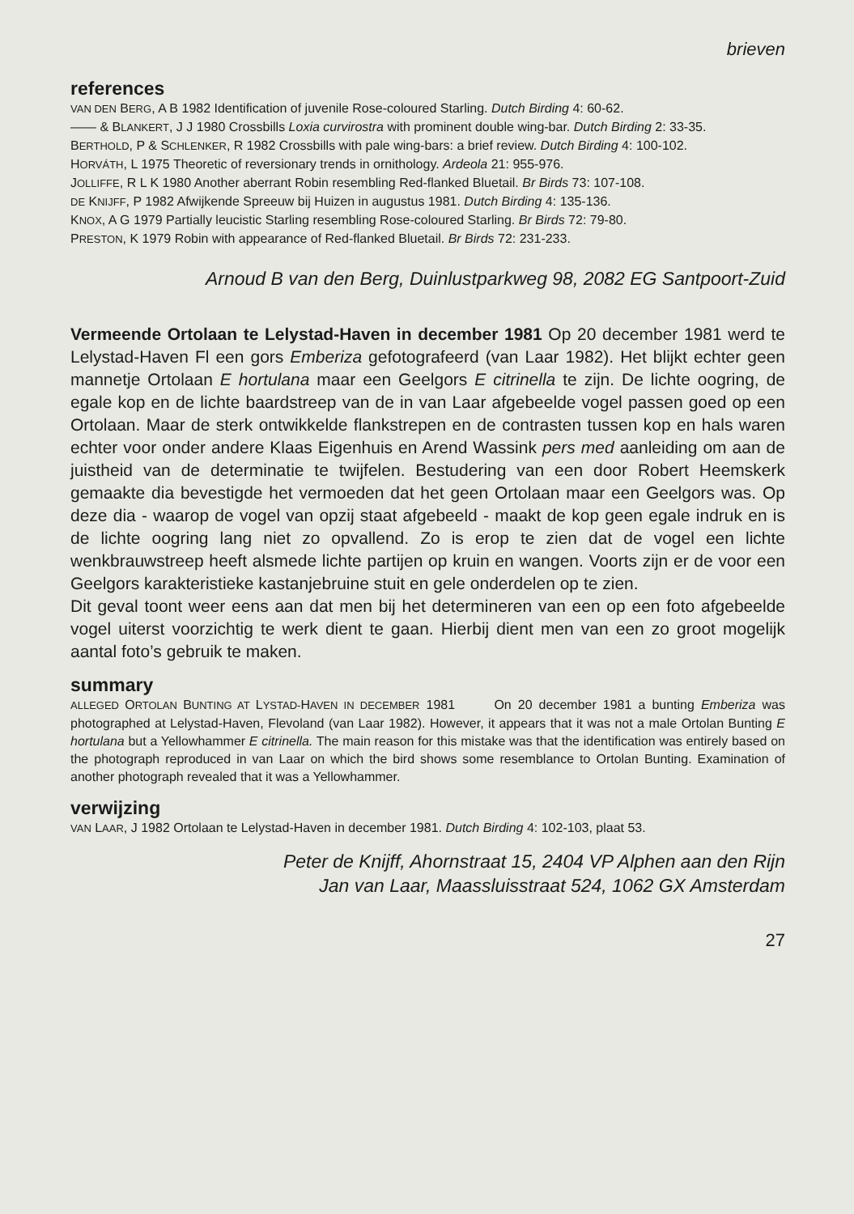brieven
references
VAN DEN BERG, A B 1982 Identification of juvenile Rose-coloured Starling. Dutch Birding 4: 60-62.
—— & BLANKERT, J J 1980 Crossbills Loxia curvirostra with prominent double wing-bar. Dutch Birding 2: 33-35.
BERTHOLD, P & SCHLENKER, R 1982 Crossbills with pale wing-bars: a brief review. Dutch Birding 4: 100-102.
HORVÁTH, L 1975 Theoretic of reversionary trends in ornithology. Ardeola 21: 955-976.
JOLLIFFE, R L K 1980 Another aberrant Robin resembling Red-flanked Bluetail. Br Birds 73: 107-108.
DE KNIJFF, P 1982 Afwijkende Spreeuw bij Huizen in augustus 1981. Dutch Birding 4: 135-136.
KNOX, A G 1979 Partially leucistic Starling resembling Rose-coloured Starling. Br Birds 72: 79-80.
PRESTON, K 1979 Robin with appearance of Red-flanked Bluetail. Br Birds 72: 231-233.
Arnoud B van den Berg, Duinlustparkweg 98, 2082 EG Santpoort-Zuid
Vermeende Ortolaan te Lelystad-Haven in december 1981 Op 20 december 1981 werd te Lelystad-Haven Fl een gors Emberiza gefotografeerd (van Laar 1982). Het blijkt echter geen mannetje Ortolaan E hortulana maar een Geelgors E citrinella te zijn. De lichte oogring, de egale kop en de lichte baardstreep van de in van Laar afgebeelde vogel passen goed op een Ortolaan. Maar de sterk ontwikkelde flankstrepen en de contrasten tussen kop en hals waren echter voor onder andere Klaas Eigenhuis en Arend Wassink pers med aanleiding om aan de juistheid van de determinatie te twijfelen. Bestudering van een door Robert Heemskerk gemaakte dia bevestigde het vermoeden dat het geen Ortolaan maar een Geelgors was. Op deze dia - waarop de vogel van opzij staat afgebeeld - maakt de kop geen egale indruk en is de lichte oogring lang niet zo opvallend. Zo is erop te zien dat de vogel een lichte wenkbrauwstreep heeft alsmede lichte partijen op kruin en wangen. Voorts zijn er de voor een Geelgors karakteristieke kastanjebruine stuit en gele onderdelen op te zien.
Dit geval toont weer eens aan dat men bij het determineren van een op een foto afgebeelde vogel uiterst voorzichtig te werk dient te gaan. Hierbij dient men van een zo groot mogelijk aantal foto’s gebruik te maken.
summary
ALLEGED ORTOLAN BUNTING AT LYSTAD-HAVEN IN DECEMBER 1981 On 20 december 1981 a bunting Emberiza was photographed at Lelystad-Haven, Flevoland (van Laar 1982). However, it appears that it was not a male Ortolan Bunting E hortulana but a Yellowhammer E citrinella. The main reason for this mistake was that the identification was entirely based on the photograph reproduced in van Laar on which the bird shows some resemblance to Ortolan Bunting. Examination of another photograph revealed that it was a Yellowhammer.
verwijzing
VAN LAAR, J 1982 Ortolaan te Lelystad-Haven in december 1981. Dutch Birding 4: 102-103, plaat 53.
Peter de Knijff, Ahornstraat 15, 2404 VP Alphen aan den Rijn
Jan van Laar, Maassluisstraat 524, 1062 GX Amsterdam
27